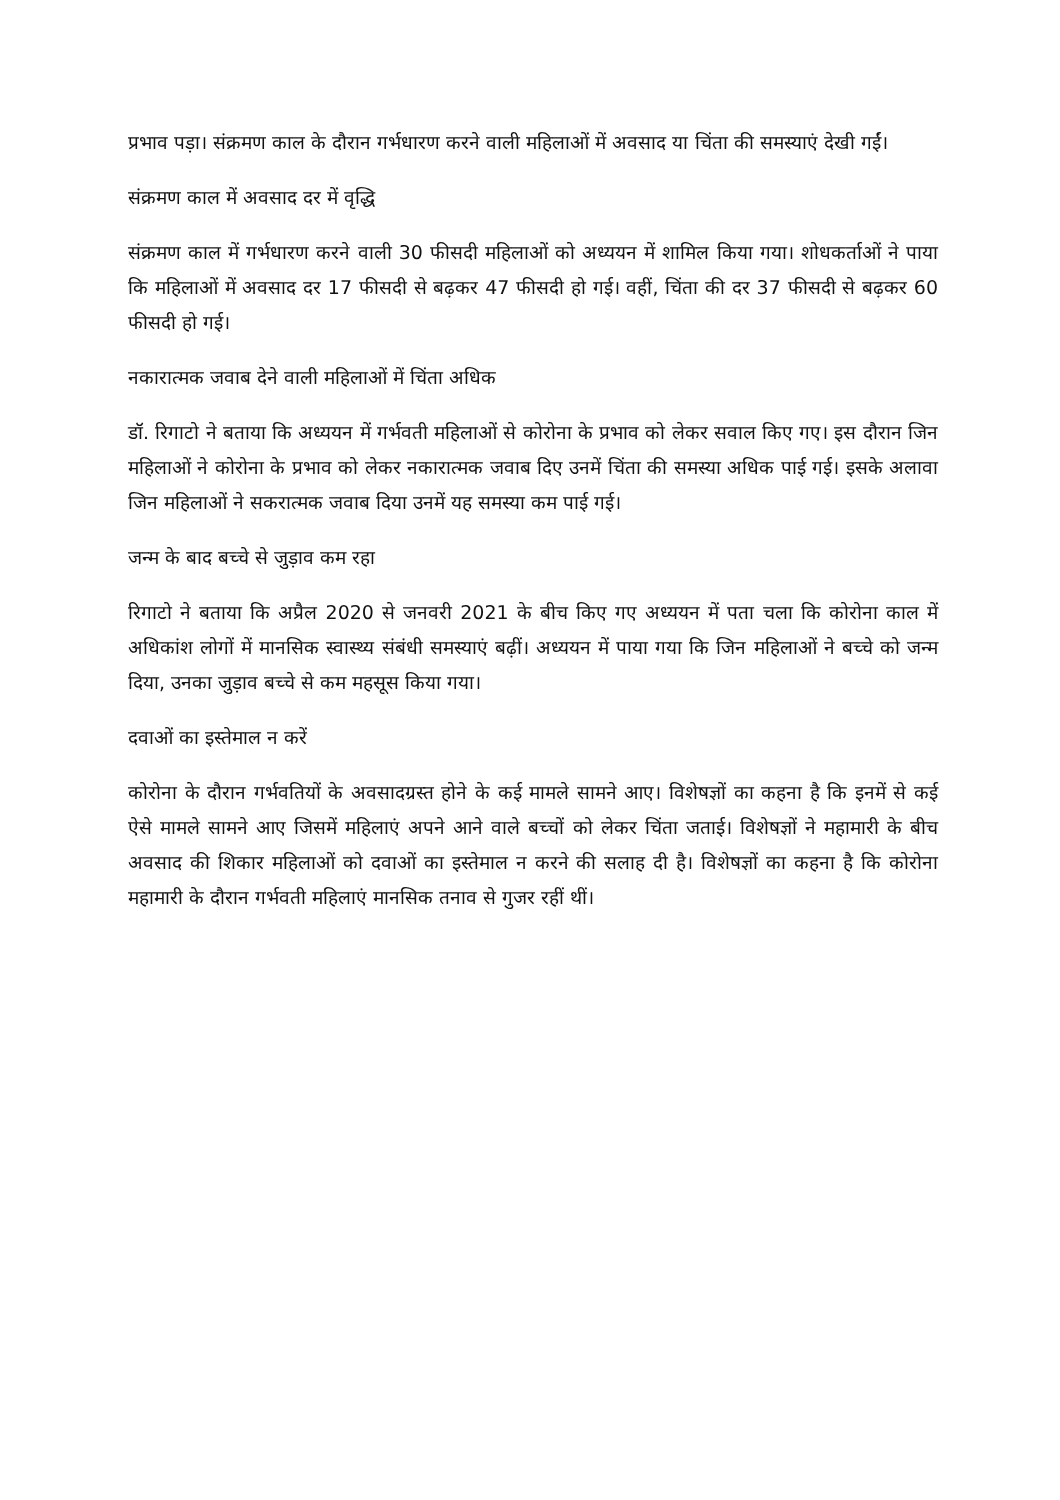प्रभाव पड़ा। संक्रमण काल के दौरान गर्भधारण करने वाली महिलाओं में अवसाद या चिंता की समस्याएं देखी गईं।
संक्रमण काल में अवसाद दर में वृद्धि
संक्रमण काल में गर्भधारण करने वाली 30 फीसदी महिलाओं को अध्ययन में शामिल किया गया। शोधकर्ताओं ने पाया कि महिलाओं में अवसाद दर 17 फीसदी से बढ़कर 47 फीसदी हो गई। वहीं, चिंता की दर 37 फीसदी से बढ़कर 60 फीसदी हो गई।
नकारात्मक जवाब देने वाली महिलाओं में चिंता अधिक
डॉ. रिगाटो ने बताया कि अध्ययन में गर्भवती महिलाओं से कोरोना के प्रभाव को लेकर सवाल किए गए। इस दौरान जिन महिलाओं ने कोरोना के प्रभाव को लेकर नकारात्मक जवाब दिए उनमें चिंता की समस्या अधिक पाई गई। इसके अलावा जिन महिलाओं ने सकरात्मक जवाब दिया उनमें यह समस्या कम पाई गई।
जन्म के बाद बच्चे से जुड़ाव कम रहा
रिगाटो ने बताया कि अप्रैल 2020 से जनवरी 2021 के बीच किए गए अध्ययन में पता चला कि कोरोना काल में अधिकांश लोगों में मानसिक स्वास्थ्य संबंधी समस्याएं बढ़ीं। अध्ययन में पाया गया कि जिन महिलाओं ने बच्चे को जन्म दिया, उनका जुड़ाव बच्चे से कम महसूस किया गया।
दवाओं का इस्तेमाल न करें
कोरोना के दौरान गर्भवतियों के अवसादग्रस्त होने के कई मामले सामने आए। विशेषज्ञों का कहना है कि इनमें से कई ऐसे मामले सामने आए जिसमें महिलाएं अपने आने वाले बच्चों को लेकर चिंता जताई। विशेषज्ञों ने महामारी के बीच अवसाद की शिकार महिलाओं को दवाओं का इस्तेमाल न करने की सलाह दी है। विशेषज्ञों का कहना है कि कोरोना महामारी के दौरान गर्भवती महिलाएं मानसिक तनाव से गुजर रहीं थीं।